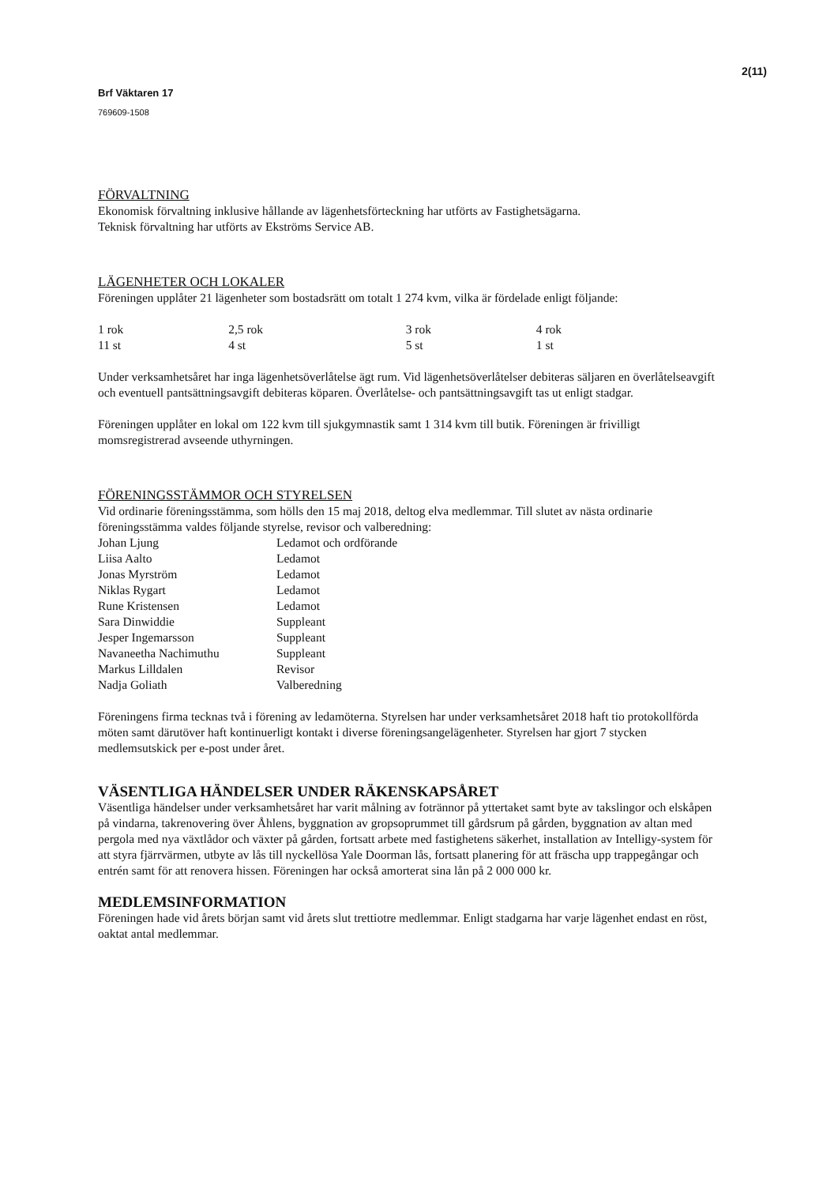2(11)
Brf Väktaren 17
769609-1508
FÖRVALTNING
Ekonomisk förvaltning inklusive hållande av lägenhetsförteckning har utförts av Fastighetsägarna.
Teknisk förvaltning har utförts av Ekströms Service AB.
LÄGENHETER OCH LOKALER
Föreningen upplåter 21 lägenheter som bostadsrätt om totalt 1 274 kvm, vilka är fördelade enligt följande:
| 1 rok | 2,5 rok | 3 rok | 4 rok |
| 11 st | 4 st | 5 st | 1 st |
Under verksamhetsåret har inga lägenhetsöverlåtelse ägt rum. Vid lägenhetsöverlåtelser debiteras säljaren en överlåtelseavgift och eventuell pantsättningsavgift debiteras köparen. Överlåtelse- och pantsättningsavgift tas ut enligt stadgar.
Föreningen upplåter en lokal om 122 kvm till sjukgymnastik samt 1 314 kvm till butik. Föreningen är frivilligt momsregistrerad avseende uthyrningen.
FÖRENINGSSTÄMMOR OCH STYRELSEN
Vid ordinarie föreningsstämma, som hölls den 15 maj 2018, deltog elva medlemmar. Till slutet av nästa ordinarie föreningsstämma valdes följande styrelse, revisor och valberedning:
| Johan Ljung | Ledamot och ordförande |
| Liisa Aalto | Ledamot |
| Jonas Myrström | Ledamot |
| Niklas Rygart | Ledamot |
| Rune Kristensen | Ledamot |
| Sara Dinwiddie | Suppleant |
| Jesper Ingemarsson | Suppleant |
| Navaneetha Nachimuthu | Suppleant |
| Markus Lilldalen | Revisor |
| Nadja Goliath | Valberedning |
Föreningens firma tecknas två i förening av ledamöterna. Styrelsen har under verksamhetsåret 2018 haft tio protokollförda möten samt därutöver haft kontinuerligt kontakt i diverse föreningsangelägenheter. Styrelsen har gjort 7 stycken medlemsutskick per e-post under året.
VÄSENTLIGA HÄNDELSER UNDER RÄKENSKAPSÅRET
Väsentliga händelser under verksamhetsåret har varit målning av foträn­nor på yttertaket samt byte av takslingor och elskåpen på vindarna, takrenovering över Åhlens, byggnation av gropsoprummet till gårdsrum på gården, byggnation av altan med pergola med nya växtlådor och växter på gården, fortsatt arbete med fastighetens säkerhet, installation av Intelligy-system för att styra fjärrvärmen, utbyte av lås till nyckellösa Yale Doorman lås, fortsatt planering för att fräscha upp trappegångar och entrén samt för att renovera hissen. Föreningen har också amorterat sina lån på 2 000 000 kr.
MEDLEMSINFORMATION
Föreningen hade vid årets början samt vid årets slut trettiotre medlemmar. Enligt stadgarna har varje lägenhet endast en röst, oaktat antal medlemmar.